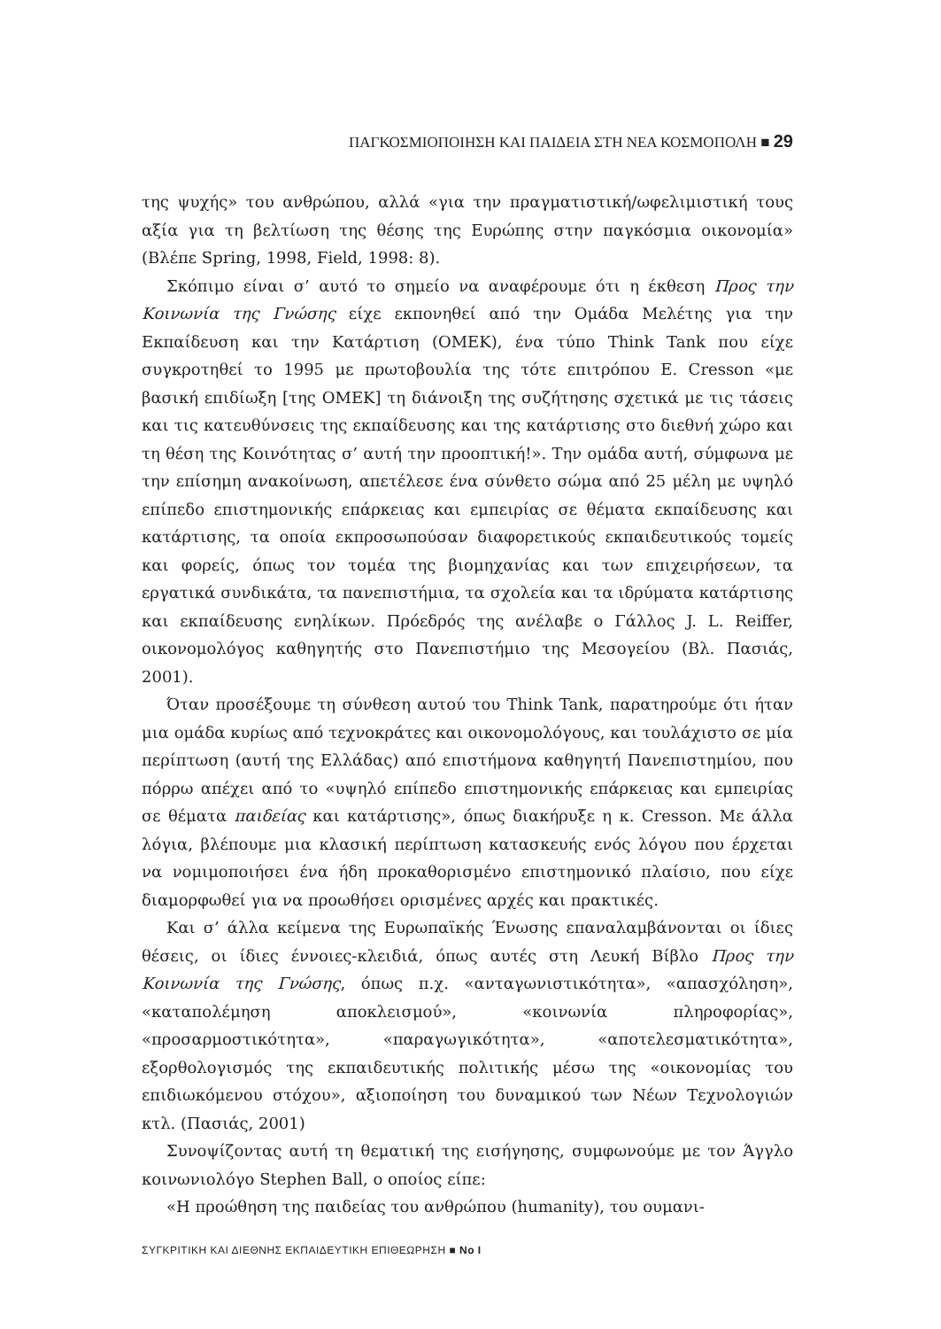ΠΑΓΚΟΣΜΙΟΠΟΙΗΣΗ ΚΑΙ ΠΑΙΔΕΙΑ ΣΤΗ ΝΕΑ ΚΟΣΜΟΠΟΛΗ ■ 29
της ψυχής» του ανθρώπου, αλλά «για την πραγματιστική/ωφελιμιστική τους αξία για τη βελτίωση της θέσης της Ευρώπης στην παγκόσμια οικονομία» (Βλέπε Spring, 1998, Field, 1998: 8).
Σκόπιμο είναι σ’ αυτό το σημείο να αναφέρουμε ότι η έκθεση Προς την Κοινωνία της Γνώσης είχε εκπονηθεί από την Ομάδα Μελέτης για την Εκπαίδευση και την Κατάρτιση (ΟΜΕΚ), ένα τύπο Think Tank που είχε συγκροτηθεί το 1995 με πρωτοβουλία της τότε επιτρόπου Ε. Cresson «με βασική επιδίωξη [της ΟΜΕΚ] τη διάνοιξη της συζήτησης σχετικά με τις τάσεις και τις κατευθύνσεις της εκπαίδευσης και της κατάρτισης στο διεθνή χώρο και τη θέση της Κοινότητας σ’ αυτή την προοπτική!». Την ομάδα αυτή, σύμφωνα με την επίσημη ανακοίνωση, απετέλεσε ένα σύνθετο σώμα από 25 μέλη με υψηλό επίπεδο επιστημονικής επάρκειας και εμπειρίας σε θέματα εκπαίδευσης και κατάρτισης, τα οποία εκπροσωπούσαν διαφορετικούς εκπαιδευτικούς τομείς και φορείς, όπως τον τομέα της βιομηχανίας και των επιχειρήσεων, τα εργατικά συνδικάτα, τα πανεπιστήμια, τα σχολεία και τα ιδρύματα κατάρτισης και εκπαίδευσης ενηλίκων. Πρόεδρός της ανέλαβε ο Γάλλος J. L. Reiffer, οικονομολόγος καθηγητής στο Πανεπιστήμιο της Μεσογείου (Βλ. Πασιάς, 2001).
Όταν προσέξουμε τη σύνθεση αυτού του Think Tank, παρατηρούμε ότι ήταν μια ομάδα κυρίως από τεχνοκράτες και οικονομολόγους, και τουλάχιστο σε μία περίπτωση (αυτή της Ελλάδας) από επιστήμονα καθηγητή Πανεπιστημίου, που πόρρω απέχει από το «υψηλό επίπεδο επιστημονικής επάρκειας και εμπειρίας σε θέματα παιδείας και κατάρτισης», όπως διακήρυξε η κ. Cresson. Με άλλα λόγια, βλέπουμε μια κλασική περίπτωση κατασκευής ενός λόγου που έρχεται να νομιμοποιήσει ένα ήδη προκαθορισμένο επιστημονικό πλαίσιο, που είχε διαμορφωθεί για να προωθήσει ορισμένες αρχές και πρακτικές.
Και σ’ άλλα κείμενα της Ευρωπαϊκής Ένωσης επαναλαμβάνονται οι ίδιες θέσεις, οι ίδιες έννοιες-κλειδιά, όπως αυτές στη Λευκή Βίβλο Προς την Κοινωνία της Γνώσης, όπως π.χ. «ανταγωνιστικότητα», «απασχόληση», «καταπολέμηση αποκλεισμού», «κοινωνία πληροφορίας», «προσαρμοστικότητα», «παραγωγικότητα», «αποτελεσματικότητα», εξορθολογισμός της εκπαιδευτικής πολιτικής μέσω της «οικονομίας του επιδιωκόμενου στόχου», αξιοποίηση του δυναμικού των Νέων Τεχνολογιών κτλ. (Πασιάς, 2001)
Συνοψίζοντας αυτή τη θεματική της εισήγησης, συμφωνούμε με τον Άγγλο κοινωνιολόγο Stephen Ball, ο οποίος είπε:
«Η προώθηση της παιδείας του ανθρώπου (humanity), του ουμανι-
ΣΥΓΚΡΙΤΙΚΗ ΚΑΙ ΔΙΕΘΝΗΣ ΕΚΠΑΙΔΕΥΤΙΚΗ ΕΠΙΘΕΩΡΗΣΗ ■ Νο I